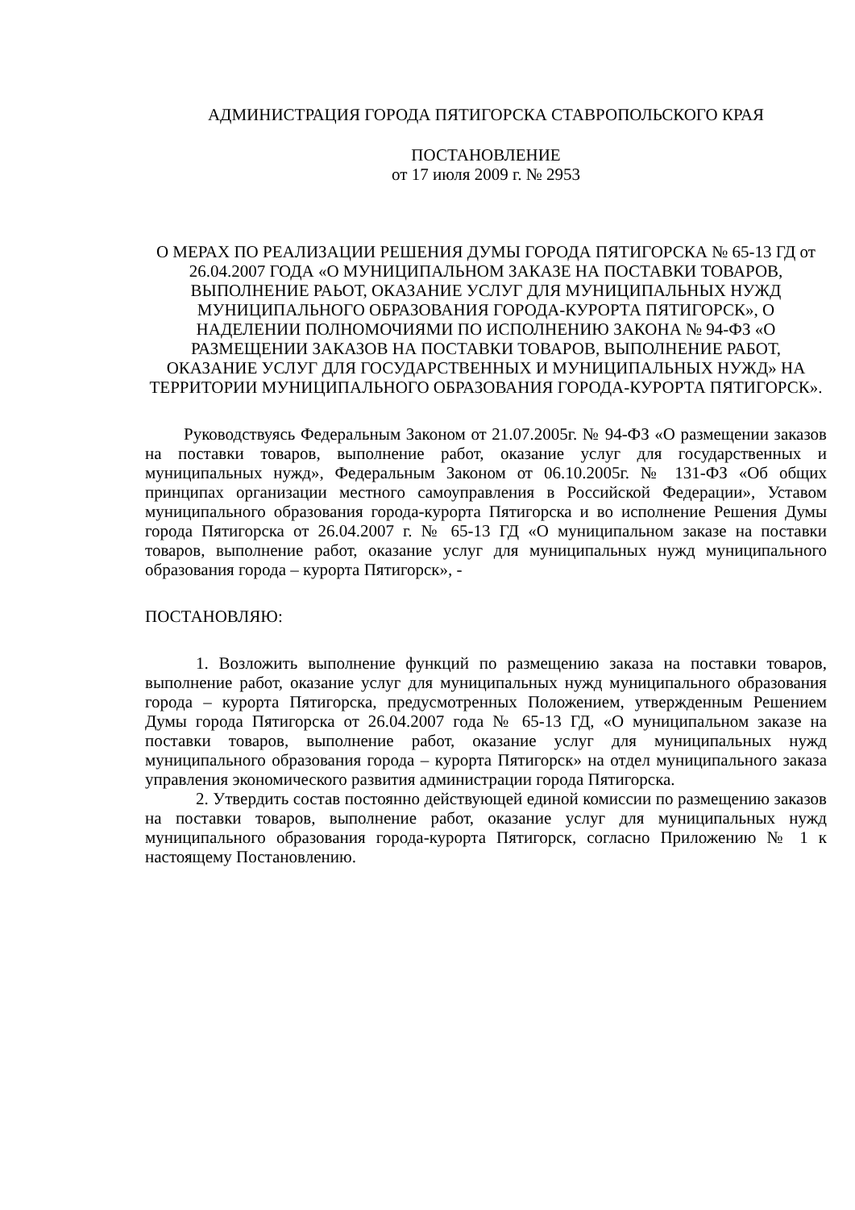АДМИНИСТРАЦИЯ ГОРОДА ПЯТИГОРСКА СТАВРОПОЛЬСКОГО КРАЯ
ПОСТАНОВЛЕНИЕ
от 17 июля 2009 г. № 2953
О МЕРАХ ПО РЕАЛИЗАЦИИ РЕШЕНИЯ ДУМЫ ГОРОДА ПЯТИГОРСКА № 65-13 ГД от 26.04.2007 ГОДА «О МУНИЦИПАЛЬНОМ ЗАКАЗЕ НА ПОСТАВКИ ТОВАРОВ, ВЫПОЛНЕНИЕ РАЬОТ, ОКАЗАНИЕ УСЛУГ ДЛЯ МУНИЦИПАЛЬНЫХ НУЖД МУНИЦИПАЛЬНОГО ОБРАЗОВАНИЯ ГОРОДА-КУРОРТА ПЯТИГОРСК», О НАДЕЛЕНИИ ПОЛНОМОЧИЯМИ ПО ИСПОЛНЕНИЮ ЗАКОНА № 94-ФЗ «О РАЗМЕЩЕНИИ ЗАКАЗОВ НА ПОСТАВКИ ТОВАРОВ, ВЫПОЛНЕНИЕ РАБОТ, ОКАЗАНИЕ УСЛУГ ДЛЯ ГОСУДАРСТВЕННЫХ И МУНИЦИПАЛЬНЫХ НУЖД» НА ТЕРРИТОРИИ МУНИЦИПАЛЬНОГО ОБРАЗОВАНИЯ ГОРОДА-КУРОРТА ПЯТИГОРСК».
Руководствуясь Федеральным Законом от 21.07.2005г. № 94-ФЗ «О размещении заказов на поставки товаров, выполнение работ, оказание услуг для государственных и муниципальных нужд», Федеральным Законом от 06.10.2005г. № 131-ФЗ «Об общих принципах организации местного самоуправления в Российской Федерации», Уставом муниципального образования города-курорта Пятигорска и во исполнение Решения Думы города Пятигорска от 26.04.2007 г. № 65-13 ГД «О муниципальном заказе на поставки товаров, выполнение работ, оказание услуг для муниципальных нужд муниципального образования города – курорта Пятигорск», -
ПОСТАНОВЛЯЮ:
1. Возложить выполнение функций по размещению заказа на поставки товаров, выполнение работ, оказание услуг для муниципальных нужд муниципального образования города – курорта Пятигорска, предусмотренных Положением, утвержденным Решением Думы города Пятигорска от 26.04.2007 года № 65-13 ГД, «О муниципальном заказе на поставки товаров, выполнение работ, оказание услуг для муниципальных нужд муниципального образования города – курорта Пятигорск» на отдел муниципального заказа управления экономического развития администрации города Пятигорска.
2. Утвердить состав постоянно действующей единой комиссии по размещению заказов на поставки товаров, выполнение работ, оказание услуг для муниципальных нужд муниципального образования города-курорта Пятигорск, согласно Приложению № 1 к настоящему Постановлению.